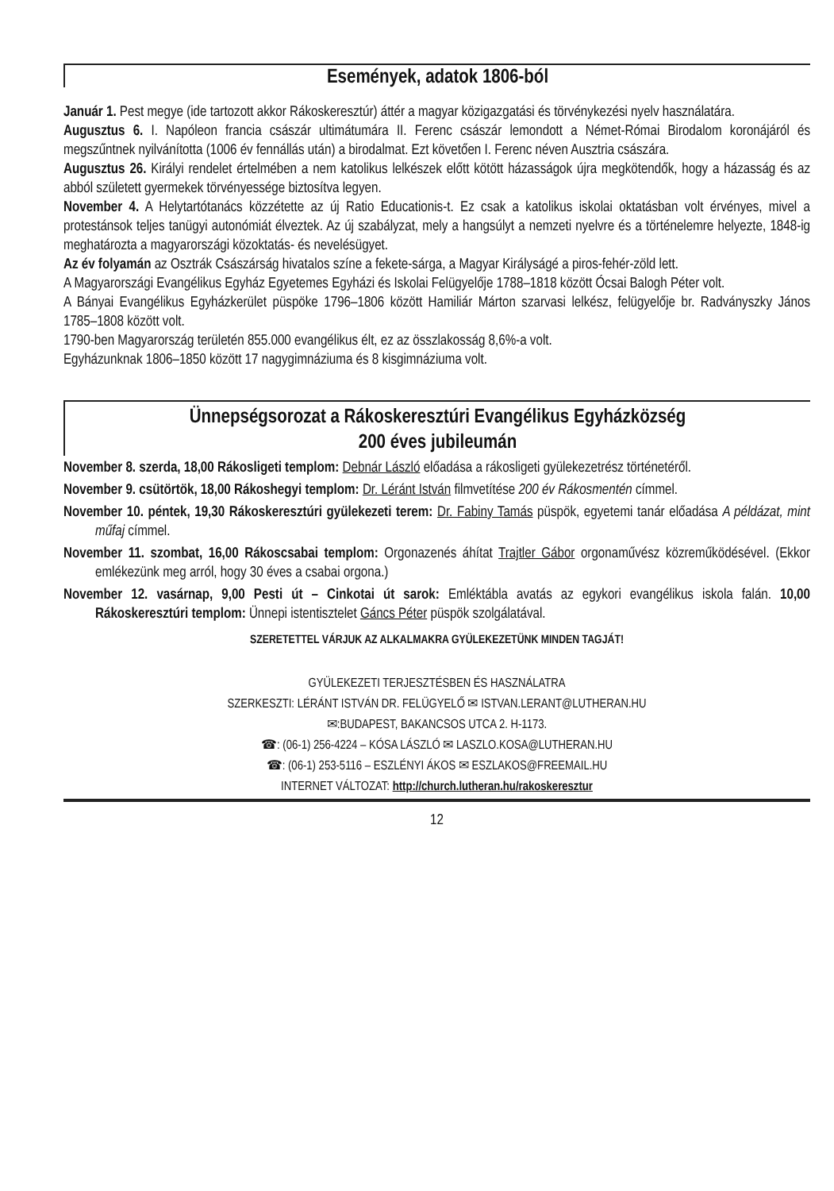Események, adatok 1806-ból
Január 1. Pest megye (ide tartozott akkor Rákoskeresztúr) áttér a magyar közigazgatási és törvénykezési nyelv használatára.
Augusztus 6. I. Napóleon francia császár ultimátumára II. Ferenc császár lemondott a Német-Római Birodalom koronájáról és megszűntnek nyilvánította (1006 év fennállás után) a birodalmat. Ezt követően I. Ferenc néven Ausztria császára.
Augusztus 26. Királyi rendelet értelmében a nem katolikus lelkészek előtt kötött házasságok újra megkötendők, hogy a házasság és az abból született gyermekek törvényessége biztosítva legyen.
November 4. A Helytartótanács közzétette az új Ratio Educationis-t. Ez csak a katolikus iskolai oktatásban volt érvényes, mivel a protestánsok teljes tanügyi autonómiát élveztek. Az új szabályzat, mely a hangsúlyt a nemzeti nyelvre és a történelemre helyezte, 1848-ig meghatározta a magyarországi közoktatás- és nevelésügyet.
Az év folyamán az Osztrák Császárság hivatalos színe a fekete-sárga, a Magyar Királyságé a piros-fehér-zöld lett.
A Magyarországi Evangélikus Egyház Egyetemes Egyházi és Iskolai Felügyelője 1788–1818 között Ócsai Balogh Péter volt.
A Bányai Evangélikus Egyházkerület püspöke 1796–1806 között Hamiliár Márton szarvasi lelkész, felügyelője br. Radványszky János 1785–1808 között volt.
1790-ben Magyarország területén 855.000 evangélikus élt, ez az összlakosság 8,6%-a volt.
Egyházunknak 1806–1850 között 17 nagygimnáziuma és 8 kisgimnáziuma volt.
Ünnepségsorozat a Rákoskeresztúri Evangélikus Egyházközség
200 éves jubileumán
November 8. szerda, 18,00 Rákosligeti templom: Debnár László előadása a rákosligeti gyülekezetrész történetéről.
November 9. csütörtök, 18,00 Rákoshegyi templom: Dr. Léránt István filmvetítése 200 év Rákosmentén címmel.
November 10. péntek, 19,30 Rákoskeresztúri gyülekezeti terem: Dr. Fabiny Tamás püspök, egyetemi tanár előadása A példázat, mint műfaj címmel.
November 11. szombat, 16,00 Rákoscsabai templom: Orgonazenés áhítat Trajtler Gábor orgonaművész közreműködésével. (Ekkor emlékezünk meg arról, hogy 30 éves a csabai orgona.)
November 12. vasárnap, 9,00 Pesti út – Cinkotai út sarok: Emléktábla avatás az egykori evangélikus iskola falán. 10,00 Rákoskeresztúri templom: Ünnepi istentisztelet Gáncs Péter püspök szolgálatával.
SZERETETTEL VÁRJUK AZ ALKALMAKRA GYÜLEKEZETÜNK MINDEN TAGJÁT!
GYÜLEKEZETI TERJESZTÉSBEN ÉS HASZNÁLATRA
SZERKESZTI: LÉRÁNT ISTVÁN DR. FELÜGYELŐ ✉ ISTVAN.LERANT@LUTHERAN.HU
✉:BUDAPEST, BAKANCSOS UTCA 2. H-1173.
☎: (06-1) 256-4224 – KÓSA LÁSZLÓ ✉ LASZLO.KOSA@LUTHERAN.HU
☎: (06-1) 253-5116 – ESZLÉNYI ÁKOS ✉ ESZLAKOS@FREEMAIL.HU
INTERNET VÁLTOZAT: http://church.lutheran.hu/rakoskeresztur
12